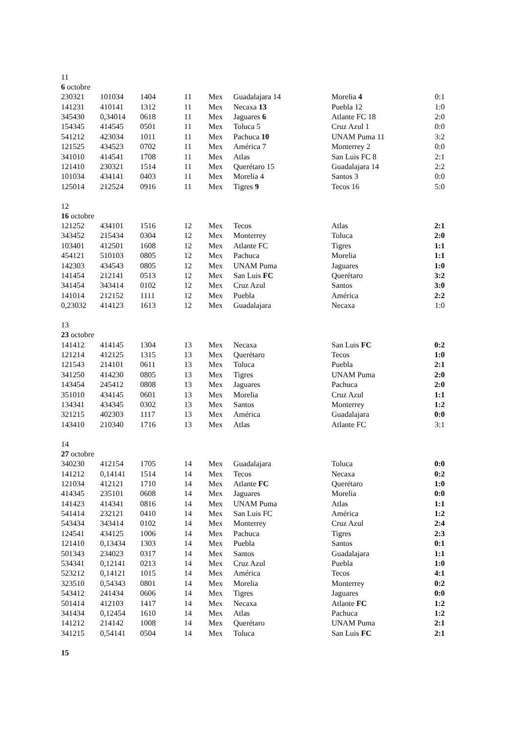11
6 octobre
| 230321 | 101034 | 1404 | 11 | Mex | Guadalajara 14 | Morelia 4 | 0:1 |
| 141231 | 410141 | 1312 | 11 | Mex | Necaxa 13 | Puebla 12 | 1:0 |
| 345430 | 0,34014 | 0618 | 11 | Mex | Jaguares 6 | Atlante FC 18 | 2:0 |
| 154345 | 414545 | 0501 | 11 | Mex | Toluca 5 | Cruz Azul 1 | 0:0 |
| 541212 | 423034 | 1011 | 11 | Mex | Pachuca 10 | UNAM Puma 11 | 3:2 |
| 121525 | 434523 | 0702 | 11 | Mex | América 7 | Monterrey 2 | 0:0 |
| 341010 | 414541 | 1708 | 11 | Mex | Atlas | San Luis FC 8 | 2:1 |
| 121410 | 230321 | 1514 | 11 | Mex | Querétaro 15 | Guadalajara 14 | 2:2 |
| 101034 | 434141 | 0403 | 11 | Mex | Morelia 4 | Santos 3 | 0:0 |
| 125014 | 212524 | 0916 | 11 | Mex | Tigres 9 | Tecos 16 | 5:0 |
12
16 octobre
| 121252 | 434101 | 1516 | 12 | Mex | Tecos | Atlas | 2:1 |
| 343452 | 215434 | 0304 | 12 | Mex | Monterrey | Toluca | 2:0 |
| 103401 | 412501 | 1608 | 12 | Mex | Atlante FC | Tigres | 1:1 |
| 454121 | 510103 | 0805 | 12 | Mex | Pachuca | Morelia | 1:1 |
| 142303 | 434543 | 0805 | 12 | Mex | UNAM Puma | Jaguares | 1:0 |
| 141454 | 212141 | 0513 | 12 | Mex | San Luis FC | Querétaro | 3:2 |
| 341454 | 343414 | 0102 | 12 | Mex | Cruz Azul | Santos | 3:0 |
| 141014 | 212152 | 1111 | 12 | Mex | Puebla | América | 2:2 |
| 0,23032 | 414123 | 1613 | 12 | Mex | Guadalajara | Necaxa | 1:0 |
13
23 octobre
| 141412 | 414145 | 1304 | 13 | Mex | Necaxa | San Luis FC | 0:2 |
| 121214 | 412125 | 1315 | 13 | Mex | Querétaro | Tecos | 1:0 |
| 121543 | 214101 | 0611 | 13 | Mex | Toluca | Puebla | 2:1 |
| 341250 | 414230 | 0805 | 13 | Mex | Tigres | UNAM Puma | 2:0 |
| 143454 | 245412 | 0808 | 13 | Mex | Jaguares | Pachuca | 2:0 |
| 351010 | 434145 | 0601 | 13 | Mex | Morelia | Cruz Azul | 1:1 |
| 134341 | 434345 | 0302 | 13 | Mex | Santos | Monterrey | 1:2 |
| 321215 | 402303 | 1117 | 13 | Mex | América | Guadalajara | 0:0 |
| 143410 | 210340 | 1716 | 13 | Mex | Atlas | Atlante FC | 3:1 |
14
27 octobre
| 340230 | 412154 | 1705 | 14 | Mex | Guadalajara | Toluca | 0:0 |
| 141212 | 0,14141 | 1514 | 14 | Mex | Tecos | Necaxa | 0:2 |
| 121034 | 412121 | 1710 | 14 | Mex | Atlante FC | Querétaro | 1:0 |
| 414345 | 235101 | 0608 | 14 | Mex | Jaguares | Morelia | 0:0 |
| 141423 | 414341 | 0816 | 14 | Mex | UNAM Puma | Atlas | 1:1 |
| 541414 | 232121 | 0410 | 14 | Mex | San Luis FC | América | 1:2 |
| 543434 | 343414 | 0102 | 14 | Mex | Monterrey | Cruz Azul | 2:4 |
| 124541 | 434125 | 1006 | 14 | Mex | Pachuca | Tigres | 2:3 |
| 121410 | 0,13434 | 1303 | 14 | Mex | Puebla | Santos | 0:1 |
| 501343 | 234023 | 0317 | 14 | Mex | Santos | Guadalajara | 1:1 |
| 534341 | 0,12141 | 0213 | 14 | Mex | Cruz Azul | Puebla | 1:0 |
| 523212 | 0,14121 | 1015 | 14 | Mex | América | Tecos | 4:1 |
| 323510 | 0,54343 | 0801 | 14 | Mex | Morelia | Monterrey | 0:2 |
| 543412 | 241434 | 0606 | 14 | Mex | Tigres | Jaguares | 0:0 |
| 501414 | 412103 | 1417 | 14 | Mex | Necaxa | Atlante FC | 1:2 |
| 341434 | 0,12454 | 1610 | 14 | Mex | Atlas | Pachuca | 1:2 |
| 141212 | 214142 | 1008 | 14 | Mex | Querétaro | UNAM Puma | 2:1 |
| 341215 | 0,54141 | 0504 | 14 | Mex | Toluca | San Luis FC | 2:1 |
15